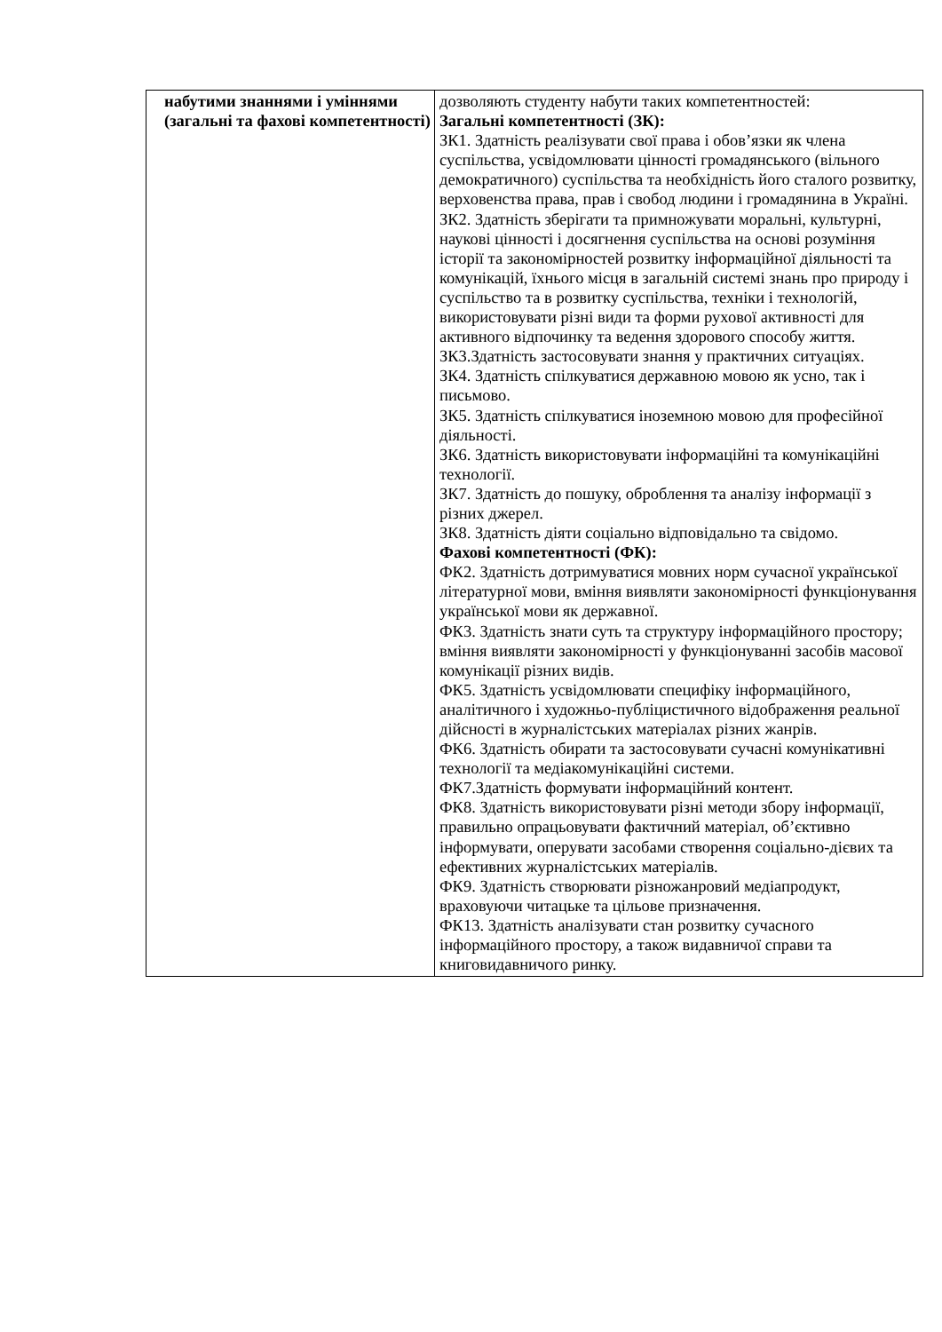| набутими знаннями і уміннями (загальні та фахові компетентності) | дозволяють студенту набути таких компетентностей: Загальні компетентності (ЗК): ЗК1. Здатність реалізувати свої права і обов’язки як члена суспільства, усвідомлювати цінності громадянського (вільного демократичного) суспільства та необхідність його сталого розвитку, верховенства права, прав і свобод людини і громадянина в Україні. ЗК2. Здатність зберігати та примножувати моральні, культурні, наукові цінності і досягнення суспільства на основі розуміння історії та закономірностей розвитку інформаційної діяльності та комунікацій, їхнього місця в загальній системі знань про природу і суспільство та в розвитку суспільства, техніки і технологій, використовувати різні види та форми рухової активності для активного відпочинку та ведення здорового способу життя. ЗК3.Здатність застосовувати знання у практичних ситуаціях. ЗК4. Здатність спілкуватися державною мовою як усно, так і письмово. ЗК5. Здатність спілкуватися іноземною мовою для професійної діяльності. ЗК6. Здатність використовувати інформаційні та комунікаційні технології. ЗК7. Здатність до пошуку, оброблення та аналізу інформації з різних джерел. ЗК8. Здатність діяти соціально відповідально та свідомо. Фахові компетентності (ФК): ФК2. Здатність дотримуватися мовних норм сучасної української літературної мови, вміння виявляти закономірності функціонування української мови як державної. ФК3. Здатність знати суть та структуру інформаційного простору; вміння виявляти закономірності у функціонуванні засобів масової комунікації різних видів. ФК5. Здатність усвідомлювати специфіку інформаційного, аналітичного і художньо-публіцистичного відображення реальної дійсності в журналістських матеріалах різних жанрів. ФК6. Здатність обирати та застосовувати сучасні комунікативні технології та медіакомунікаційні системи. ФК7.Здатність формувати інформаційний контент. ФК8. Здатність використовувати різні методи збору інформації, правильно опрацьовувати фактичний матеріал, об’єктивно інформувати, оперувати засобами створення соціально-дієвих та ефективних журналістських матеріалів. ФК9. Здатність створювати різножанровий медіапродукт, враховуючи читацьке та цільове призначення. ФК13. Здатність аналізувати стан розвитку сучасного інформаційного простору, а також видавничої справи та книговидавничого ринку. |